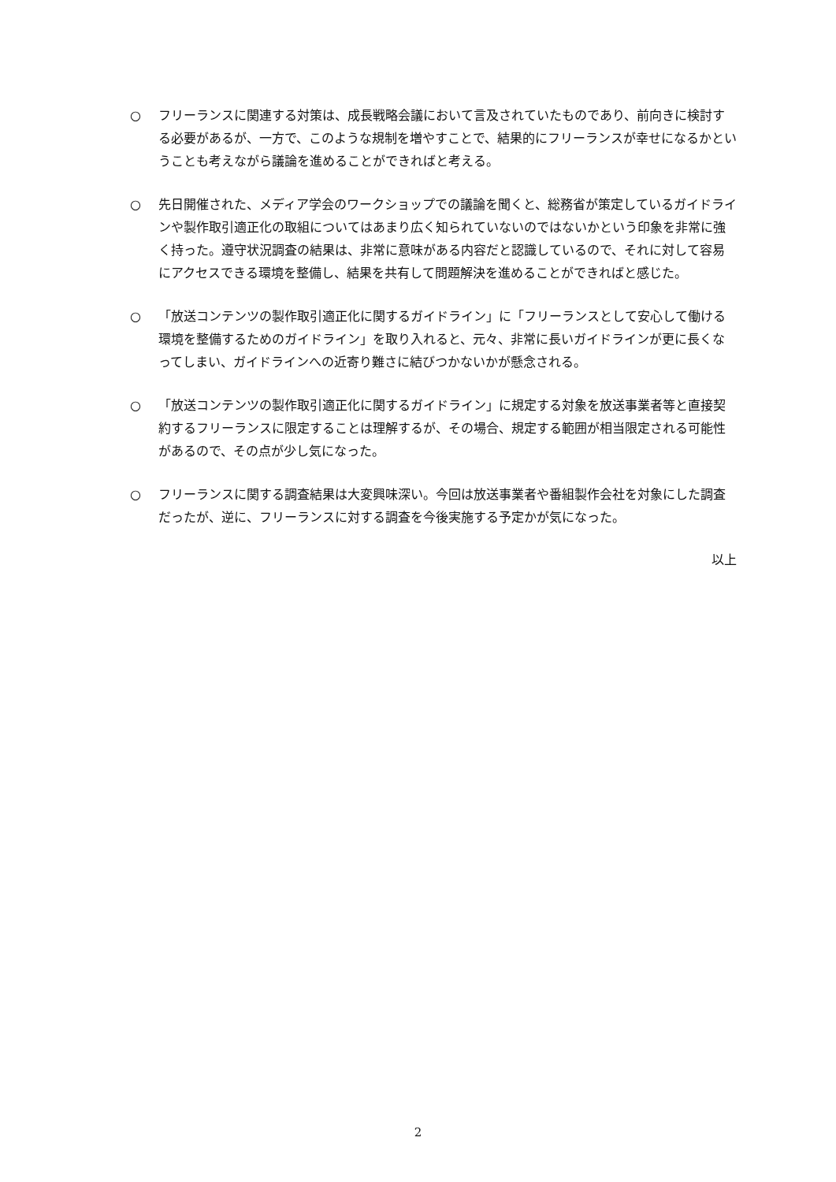○ フリーランスに関連する対策は、成長戦略会議において言及されていたものであり、前向きに検討する必要があるが、一方で、このような規制を増やすことで、結果的にフリーランスが幸せになるかということも考えながら議論を進めることができればと考える。
○ 先日開催された、メディア学会のワークショップでの議論を聞くと、総務省が策定しているガイドラインや製作取引適正化の取組についてはあまり広く知られていないのではないかという印象を非常に強く持った。遵守状況調査の結果は、非常に意味がある内容だと認識しているので、それに対して容易にアクセスできる環境を整備し、結果を共有して問題解決を進めることができればと感じた。
○ 「放送コンテンツの製作取引適正化に関するガイドライン」に「フリーランスとして安心して働ける環境を整備するためのガイドライン」を取り入れると、元々、非常に長いガイドラインが更に長くなってしまい、ガイドラインへの近寄り難さに結びつかないかが懸念される。
○ 「放送コンテンツの製作取引適正化に関するガイドライン」に規定する対象を放送事業者等と直接契約するフリーランスに限定することは理解するが、その場合、規定する範囲が相当限定される可能性があるので、その点が少し気になった。
○ フリーランスに関する調査結果は大変興味深い。今回は放送事業者や番組製作会社を対象にした調査だったが、逆に、フリーランスに対する調査を今後実施する予定かが気になった。
以上
2